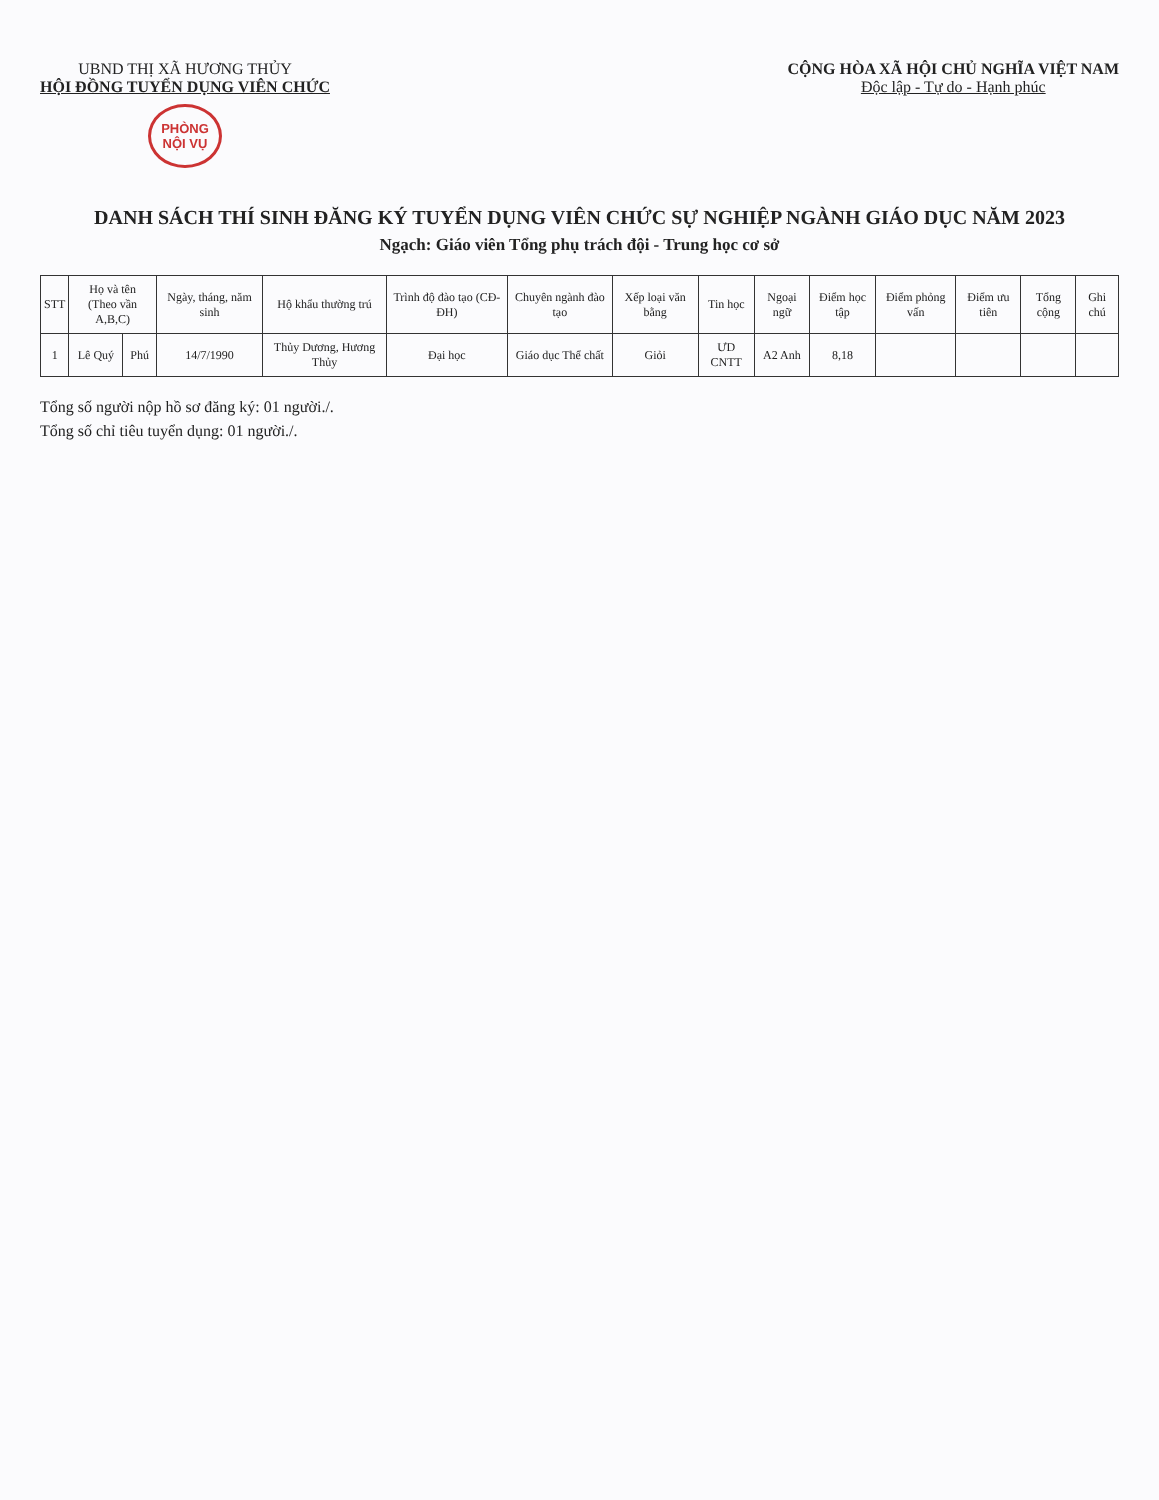UBND THỊ XÃ HƯƠNG THỦY
HỘI ĐỒNG TUYỂN DỤNG VIÊN CHỨC
PHÒNG
NỘI VỤ
CỘNG HÒA XÃ HỘI CHỦ NGHĨA VIỆT NAM
Độc lập - Tự do - Hạnh phúc
DANH SÁCH THÍ SINH ĐĂNG KÝ TUYỂN DỤNG VIÊN CHỨC SỰ NGHIỆP NGÀNH GIÁO DỤC NĂM 2023
Ngạch: Giáo viên Tổng phụ trách đội - Trung học cơ sở
| STT | Họ và tên (Theo vần A,B,C) | | Ngày, tháng, năm sinh | Hộ khẩu thường trú | Trình độ đào tạo (CĐ-ĐH) | Chuyên ngành đào tạo | Xếp loại văn bằng | Tin học | Ngoại ngữ | Điểm học tập | Điểm phỏng vấn | Điểm ưu tiên | Tổng cộng | Ghi chú |
| --- | --- | --- | --- | --- | --- | --- | --- | --- | --- | --- | --- | --- | --- | --- |
| 1 | Lê Quý | Phú | 14/7/1990 | Thủy Dương, Hương Thủy | Đại học | Giáo dục Thể chất | Giỏi | ƯD CNTT | A2 Anh | 8,18 | | | | |
Tổng số người nộp hồ sơ đăng ký: 01 người./.
Tổng số chỉ tiêu tuyển dụng: 01 người./.